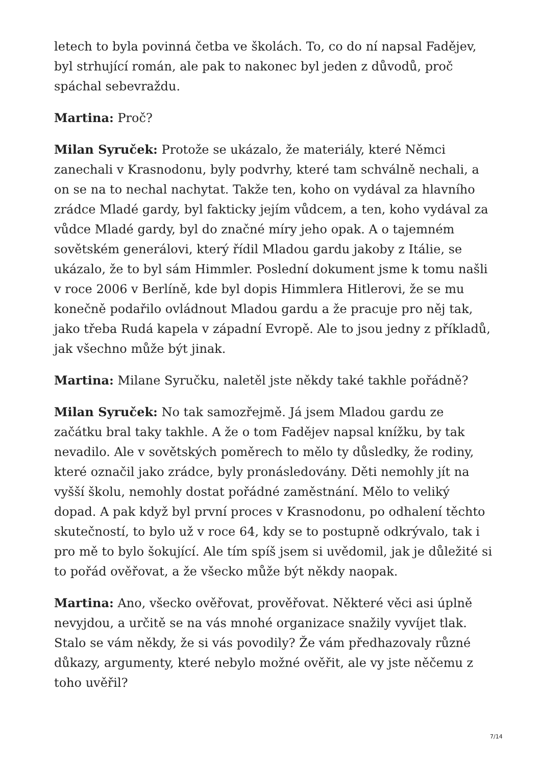letech to byla povinná četba ve školách. To, co do ní napsal Fadějev, byl strhující román, ale pak to nakonec byl jeden z důvodů, proč spáchal sebevraždu.
Martina: Proč?
Milan Syruček: Protože se ukázalo, že materiály, které Němci zanechali v Krasnodonu, byly podvrhy, které tam schválně nechali, a on se na to nechal nachytat. Takže ten, koho on vydával za hlavního zrádce Mladé gardy, byl fakticky jejím vůdcem, a ten, koho vydával za vůdce Mladé gardy, byl do značné míry jeho opak. A o tajemném sovětském generálovi, který řídil Mladou gardu jakoby z Itálie, se ukázalo, že to byl sám Himmler. Poslední dokument jsme k tomu našli v roce 2006 v Berlíně, kde byl dopis Himmlera Hitlerovi, že se mu konečně podařilo ovládnout Mladou gardu a že pracuje pro něj tak, jako třeba Rudá kapela v západní Evropě. Ale to jsou jedny z příkladů, jak všechno může být jinak.
Martina: Milane Syručku, naletěl jste někdy také takhle pořádně?
Milan Syruček: No tak samozřejmě. Já jsem Mladou gardu ze začátku bral taky takhle. A že o tom Fadějev napsal knížku, by tak nevadilo. Ale v sovětských poměrech to mělo ty důsledky, že rodiny, které označil jako zrádce, byly pronásledovány. Děti nemohly jít na vyšší školu, nemohly dostat pořádné zaměstnání. Mělo to veliký dopad. A pak když byl první proces v Krasnodonu, po odhalení těchto skutečností, to bylo už v roce 64, kdy se to postupně odkrývalo, tak i pro mě to bylo šokující. Ale tím spíš jsem si uvědomil, jak je důležité si to pořád ověřovat, a že všecko může být někdy naopak.
Martina: Ano, všecko ověřovat, prověřovat. Některé věci asi úplně nevyjdou, a určitě se na vás mnohé organizace snažily vyvíjet tlak. Stalo se vám někdy, že si vás povodily? Že vám předhazovaly různé důkazy, argumenty, které nebylo možné ověřit, ale vy jste něčemu z toho uvěřil?
7/14